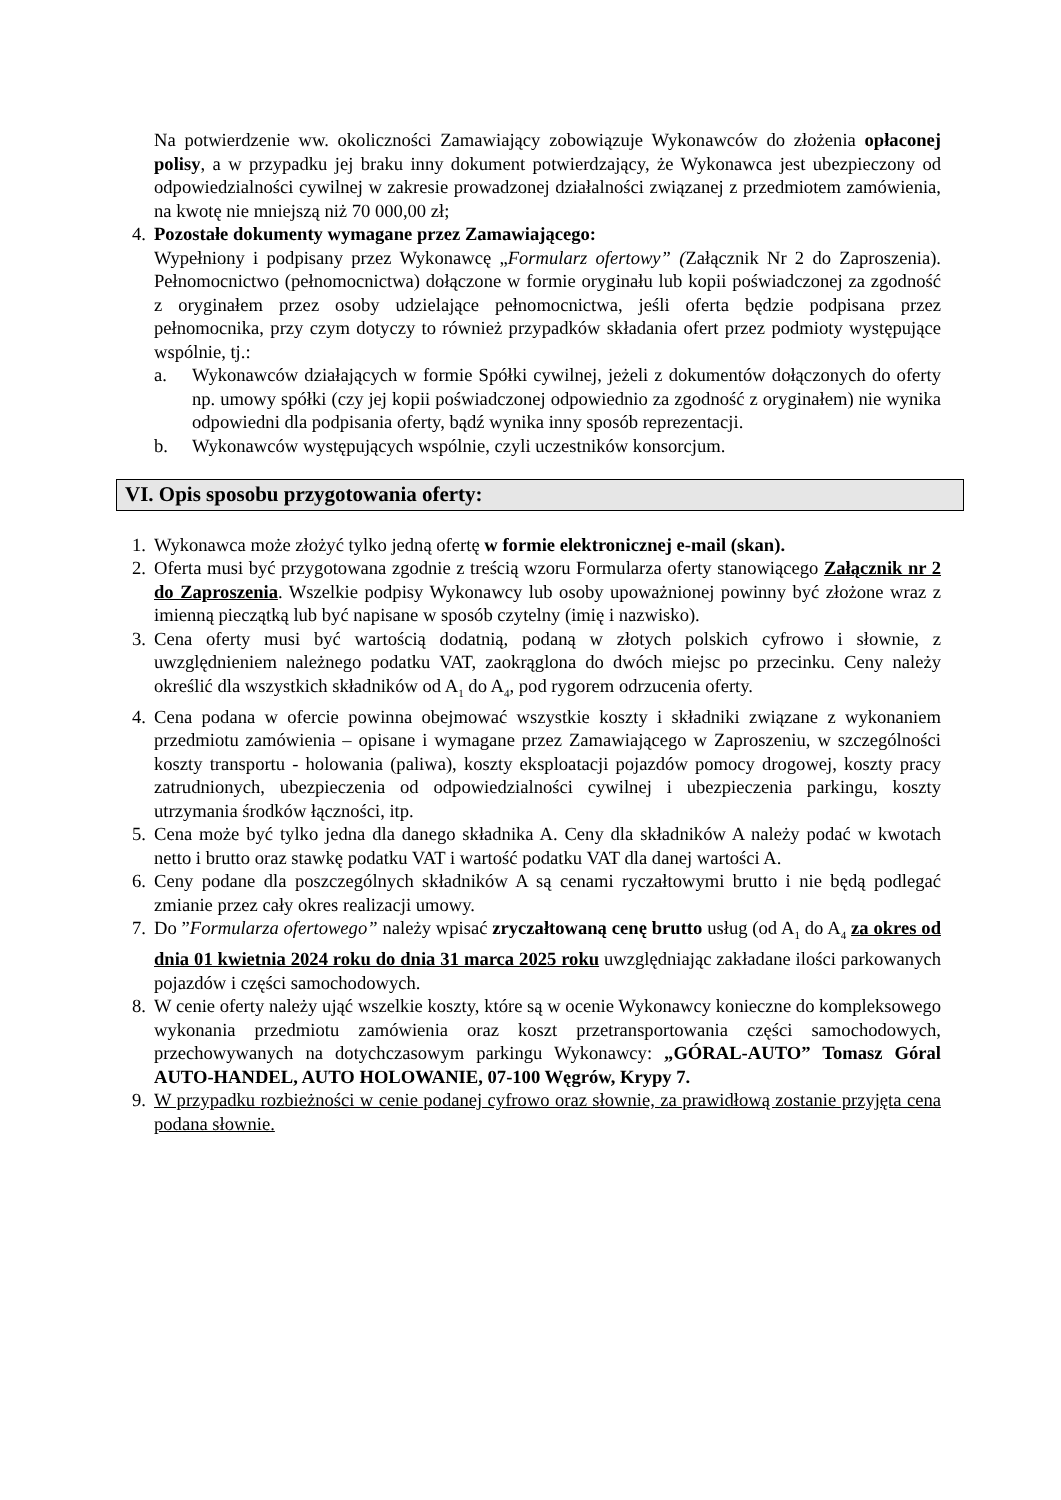Na potwierdzenie ww. okoliczności Zamawiający zobowiązuje Wykonawców do złożenia opłaconej polisy, a w przypadku jej braku inny dokument potwierdzający, że Wykonawca jest ubezpieczony od odpowiedzialności cywilnej w zakresie prowadzonej działalności związanej z przedmiotem zamówienia, na kwotę nie mniejszą niż 70 000,00 zł;
4. Pozostałe dokumenty wymagane przez Zamawiającego:
Wypełniony i podpisany przez Wykonawcę „Formularz ofertowy” (Załącznik Nr 2 do Zaproszenia). Pełnomocnictwo (pełnomocnictwa) dołączone w formie oryginału lub kopii poświadczonej za zgodność z oryginałem przez osoby udzielające pełnomocnictwa, jeśli oferta będzie podpisana przez pełnomocnika, przy czym dotyczy to również przypadków składania ofert przez podmioty występujące wspólnie, tj.:
a. Wykonawców działających w formie Spółki cywilnej, jeżeli z dokumentów dołączonych do oferty np. umowy spółki (czy jej kopii poświadczonej odpowiednio za zgodność z oryginałem) nie wynika odpowiedni dla podpisania oferty, bądź wynika inny sposób reprezentacji.
b. Wykonawców występujących wspólnie, czyli uczestników konsorcjum.
VI. Opis sposobu przygotowania oferty:
1. Wykonawca może złożyć tylko jedną ofertę w formie elektronicznej e-mail (skan).
2. Oferta musi być przygotowana zgodnie z treścią wzoru Formularza oferty stanowiącego Załącznik nr 2 do Zaproszenia. Wszelkie podpisy Wykonawcy lub osoby upoważnionej powinny być złożone wraz z imienną pieczątką lub być napisane w sposób czytelny (imię i nazwisko).
3. Cena oferty musi być wartością dodatnią, podaną w złotych polskich cyfrowo i słownie, z uwzględnieniem należnego podatku VAT, zaokrąglona do dwóch miejsc po przecinku. Ceny należy określić dla wszystkich składników od A<sub>1</sub> do A<sub>4</sub>, pod rygorem odrzucenia oferty.
4. Cena podana w ofercie powinna obejmować wszystkie koszty i składniki związane z wykonaniem przedmiotu zamówienia – opisane i wymagane przez Zamawiającego w Zaproszeniu, w szczególności koszty transportu - holowania (paliwa), koszty eksploatacji pojazdów pomocy drogowej, koszty pracy zatrudnionych, ubezpieczenia od odpowiedzialności cywilnej i ubezpieczenia parkingu, koszty utrzymania środków łączności, itp.
5. Cena może być tylko jedna dla danego składnika A. Ceny dla składników A należy podać w kwotach netto i brutto oraz stawkę podatku VAT i wartość podatku VAT dla danej wartości A.
6. Ceny podane dla poszczególnych składników A są cenami ryczałtowymi brutto i nie będą podlegać zmianie przez cały okres realizacji umowy.
7. Do ”Formularza ofertowego” należy wpisać zryczałtowaną cenę brutto usług (od A<sub>1</sub> do A<sub>4</sub> za okres od dnia 01 kwietnia 2024 roku do dnia 31 marca 2025 roku uwzględniając zakładane ilości parkowanych pojazdów i części samochodowych.
8. W cenie oferty należy ująć wszelkie koszty, które są w ocenie Wykonawcy konieczne do kompleksowego wykonania przedmiotu zamówienia oraz koszt przetransportowania części samochodowych, przechowywanych na dotychczasowym parkingu Wykonawcy: „GÓRAL-AUTO” Tomasz Góral AUTO-HANDEL, AUTO HOLOWANIE, 07-100 Węgrów, Krypy 7.
9. W przypadku rozbieżności w cenie podanej cyfrowo oraz słownie, za prawidłową zostanie przyjęta cena podana słownie.